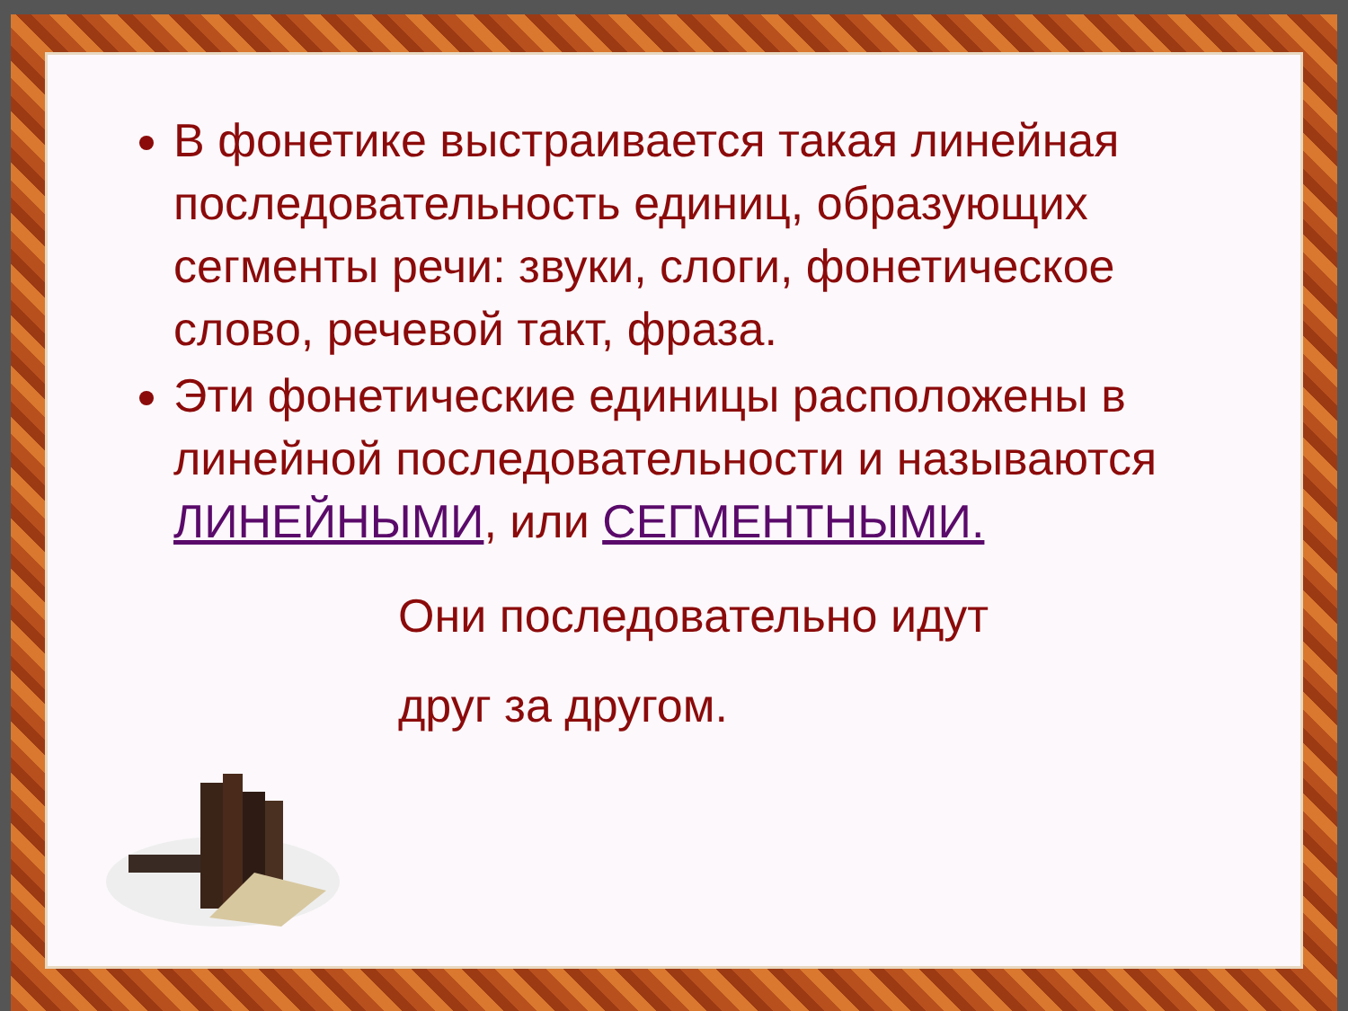В фонетике выстраивается такая линейная последовательность единиц, образующих сегменты речи: звуки, слоги, фонетическое слово, речевой такт, фраза.
Эти фонетические единицы расположены в линейной последовательности и называются ЛИНЕЙНЫМИ, или СЕГМЕНТНЫМИ.
Они последовательно идут
друг за другом.